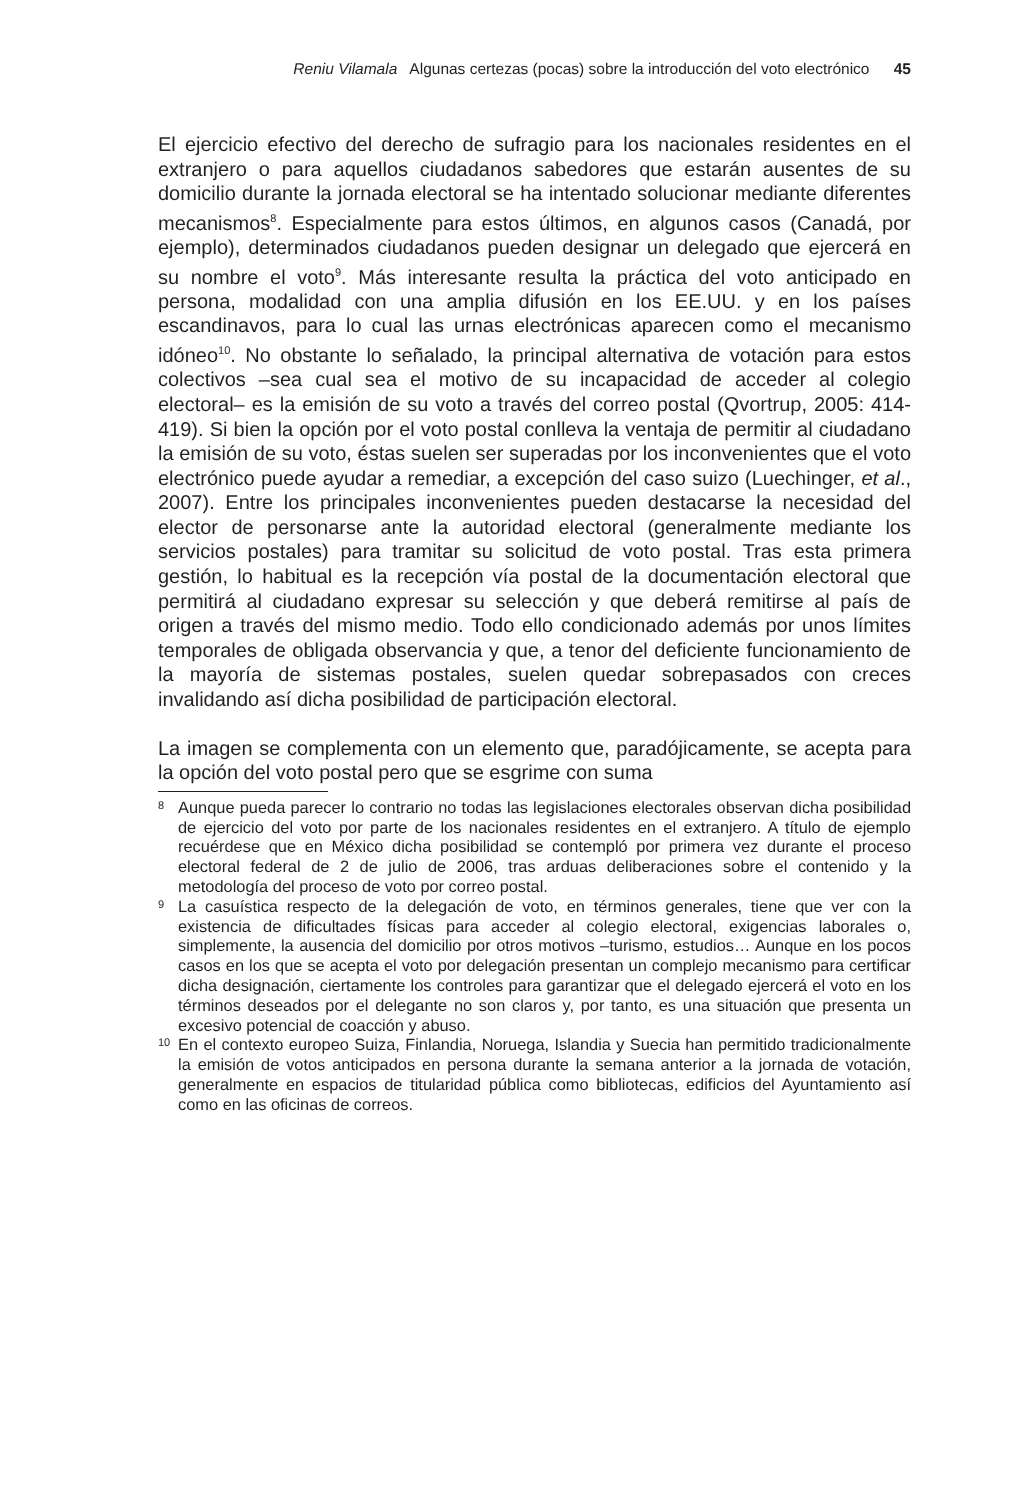Reniu Vilamala Algunas certezas (pocas) sobre la introducción del voto electrónico 45
El ejercicio efectivo del derecho de sufragio para los nacionales residentes en el extranjero o para aquellos ciudadanos sabedores que estarán ausentes de su domicilio durante la jornada electoral se ha intentado solucionar mediante diferentes mecanismos<sup>8</sup>. Especialmente para estos últimos, en algunos casos (Canadá, por ejemplo), determinados ciudadanos pueden designar un delegado que ejercerá en su nombre el voto<sup>9</sup>. Más interesante resulta la práctica del voto anticipado en persona, modalidad con una amplia difusión en los EE.UU. y en los países escandinavos, para lo cual las urnas electrónicas aparecen como el mecanismo idóneo<sup>10</sup>. No obstante lo señalado, la principal alternativa de votación para estos colectivos –sea cual sea el motivo de su incapacidad de acceder al colegio electoral– es la emisión de su voto a través del correo postal (Qvortrup, 2005: 414-419). Si bien la opción por el voto postal conlleva la ventaja de permitir al ciudadano la emisión de su voto, éstas suelen ser superadas por los inconvenientes que el voto electrónico puede ayudar a remediar, a excepción del caso suizo (Luechinger, et al., 2007). Entre los principales inconvenientes pueden destacarse la necesidad del elector de personarse ante la autoridad electoral (generalmente mediante los servicios postales) para tramitar su solicitud de voto postal. Tras esta primera gestión, lo habitual es la recepción vía postal de la documentación electoral que permitirá al ciudadano expresar su selección y que deberá remitirse al país de origen a través del mismo medio. Todo ello condicionado además por unos límites temporales de obligada observancia y que, a tenor del deficiente funcionamiento de la mayoría de sistemas postales, suelen quedar sobrepasados con creces invalidando así dicha posibilidad de participación electoral.
La imagen se complementa con un elemento que, paradójicamente, se acepta para la opción del voto postal pero que se esgrime con suma
<sup>8</sup> Aunque pueda parecer lo contrario no todas las legislaciones electorales observan dicha posibilidad de ejercicio del voto por parte de los nacionales residentes en el extranjero. A título de ejemplo recuérdese que en México dicha posibilidad se contempló por primera vez durante el proceso electoral federal de 2 de julio de 2006, tras arduas deliberaciones sobre el contenido y la metodología del proceso de voto por correo postal.
<sup>9</sup> La casuística respecto de la delegación de voto, en términos generales, tiene que ver con la existencia de dificultades físicas para acceder al colegio electoral, exigencias laborales o, simplemente, la ausencia del domicilio por otros motivos –turismo, estudios… Aunque en los pocos casos en los que se acepta el voto por delegación presentan un complejo mecanismo para certificar dicha designación, ciertamente los controles para garantizar que el delegado ejercerá el voto en los términos deseados por el delegante no son claros y, por tanto, es una situación que presenta un excesivo potencial de coacción y abuso.
<sup>10</sup> En el contexto europeo Suiza, Finlandia, Noruega, Islandia y Suecia han permitido tradicionalmente la emisión de votos anticipados en persona durante la semana anterior a la jornada de votación, generalmente en espacios de titularidad pública como bibliotecas, edificios del Ayuntamiento así como en las oficinas de correos.